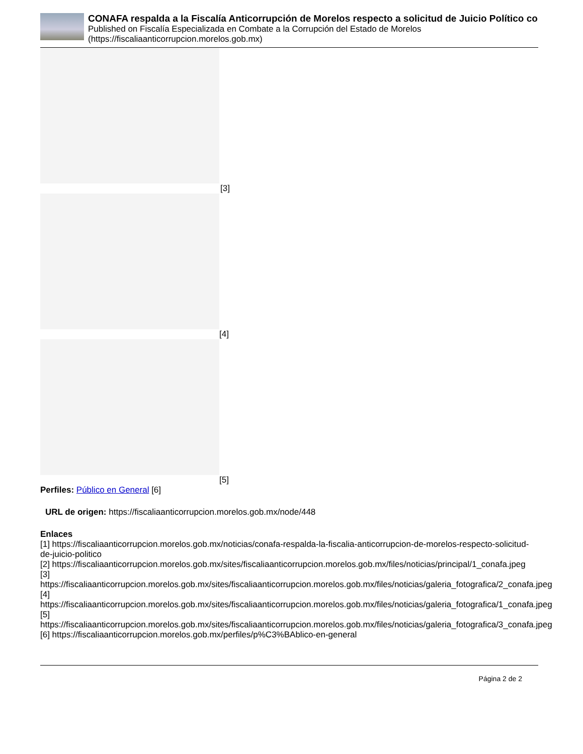CONAFA respalda a la Fiscalía Anticorrupción de Morelos respecto a solicitud de Juicio Político co
Published on Fiscalía Especializada en Combate a la Corrupción del Estado de Morelos
(https://fiscaliaanticorrupcion.morelos.gob.mx)
[3]
[4]
[5]
Perfiles: Público en General [6]
URL de origen: https://fiscaliaanticorrupcion.morelos.gob.mx/node/448
Enlaces
[1] https://fiscaliaanticorrupcion.morelos.gob.mx/noticias/conafa-respalda-la-fiscalia-anticorrupcion-de-morelos-respecto-solicitud-de-juicio-politico
[2] https://fiscaliaanticorrupcion.morelos.gob.mx/sites/fiscaliaanticorrupcion.morelos.gob.mx/files/noticias/principal/1_conafa.jpeg
[3] https://fiscaliaanticorrupcion.morelos.gob.mx/sites/fiscaliaanticorrupcion.morelos.gob.mx/files/noticias/galeria_fotografica/2_conafa.jpeg
[4] https://fiscaliaanticorrupcion.morelos.gob.mx/sites/fiscaliaanticorrupcion.morelos.gob.mx/files/noticias/galeria_fotografica/1_conafa.jpeg
[5] https://fiscaliaanticorrupcion.morelos.gob.mx/sites/fiscaliaanticorrupcion.morelos.gob.mx/files/noticias/galeria_fotografica/3_conafa.jpeg
[6] https://fiscaliaanticorrupcion.morelos.gob.mx/perfiles/p%C3%BAblico-en-general
Página 2 de 2